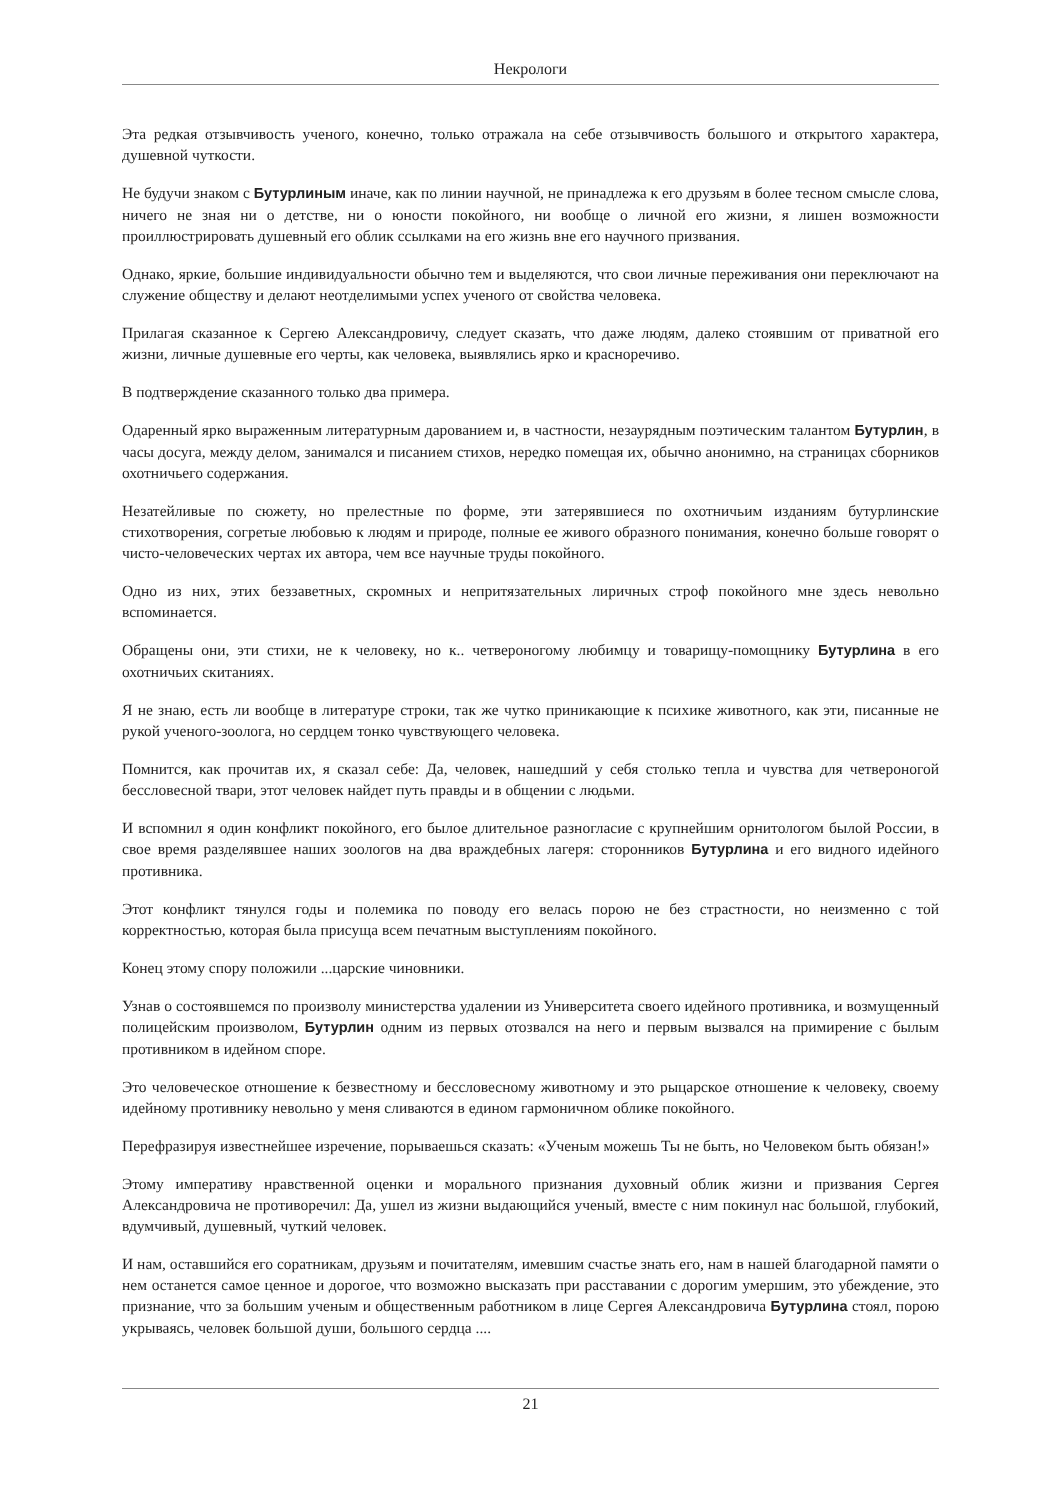Некрологи
Эта редкая отзывчивость ученого, конечно, только отражала на себе отзывчивость большого и открытого характера, душевной чуткости.
Не будучи знаком с Бутурлиным иначе, как по линии научной, не принадлежа к его друзьям в более тесном смысле слова, ничего не зная ни о детстве, ни о юности покойного, ни вообще о личной его жизни, я лишен возможности проиллюстрировать душевный его облик ссылками на его жизнь вне его научного призвания.
Однако, яркие, большие индивидуальности обычно тем и выделяются, что свои личные переживания они переключают на служение обществу и делают неотделимыми успех ученого от свойства человека.
Прилагая сказанное к Сергею Александровичу, следует сказать, что даже людям, далеко стоявшим от приватной его жизни, личные душевные его черты, как человека, выявлялись ярко и красноречиво.
В подтверждение сказанного только два примера.
Одаренный ярко выраженным литературным дарованием и, в частности, незаурядным поэтическим талантом Бутурлин, в часы досуга, между делом, занимался и писанием стихов, нередко помещая их, обычно анонимно, на страницах сборников охотничьего содержания.
Незатейливые по сюжету, но прелестные по форме, эти затерявшиеся по охотничьим изданиям бутурлинские стихотворения, согретые любовью к людям и природе, полные ее живого образного понимания, конечно больше говорят о чисто-человеческих чертах их автора, чем все научные труды покойного.
Одно из них, этих беззаветных, скромных и непритязательных лиричных строф покойного мне здесь невольно вспоминается.
Обращены они, эти стихи, не к человеку, но к.. четвероногому любимцу и товарищу-помощнику Бутурлина в его охотничьих скитаниях.
Я не знаю, есть ли вообще в литературе строки, так же чутко приникающие к психике животного, как эти, писанные не рукой ученого-зоолога, но сердцем тонко чувствующего человека.
Помнится, как прочитав их, я сказал себе: Да, человек, нашедший у себя столько тепла и чувства для четвероногой бессловесной твари, этот человек найдет путь правды и в общении с людьми.
И вспомнил я один конфликт покойного, его былое длительное разногласие с крупнейшим орнитологом былой России, в свое время разделявшее наших зоологов на два враждебных лагеря: сторонников Бутурлина и его видного идейного противника.
Этот конфликт тянулся годы и полемика по поводу его велась порою не без страстности, но неизменно с той корректностью, которая была присуща всем печатным выступлениям покойного.
Конец этому спору положили ...царские чиновники.
Узнав о состоявшемся по произволу министерства удалении из Университета своего идейного противника, и возмущенный полицейским произволом, Бутурлин одним из первых отозвался на него и первым вызвался на примирение с былым противником в идейном споре.
Это человеческое отношение к безвестному и бессловесному животному и это рыцарское отношение к человеку, своему идейному противнику невольно у меня сливаются в едином гармоничном облике покойного.
Перефразируя известнейшее изречение, порываешься сказать: «Ученым можешь Ты не быть, но Человеком быть обязан!»
Этому императиву нравственной оценки и морального признания духовный облик жизни и призвания Сергея Александровича не противоречил: Да, ушел из жизни выдающийся ученый, вместе с ним покинул нас большой, глубокий, вдумчивый, душевный, чуткий человек.
И нам, оставшийся его соратникам, друзьям и почитателям, имевшим счастье знать его, нам в нашей благодарной памяти о нем останется самое ценное и дорогое, что возможно высказать при расставании с дорогим умершим, это убеждение, это признание, что за большим ученым и общественным работником в лице Сергея Александровича Бутурлина стоял, порою укрываясь, человек большой души, большого сердца ....
21